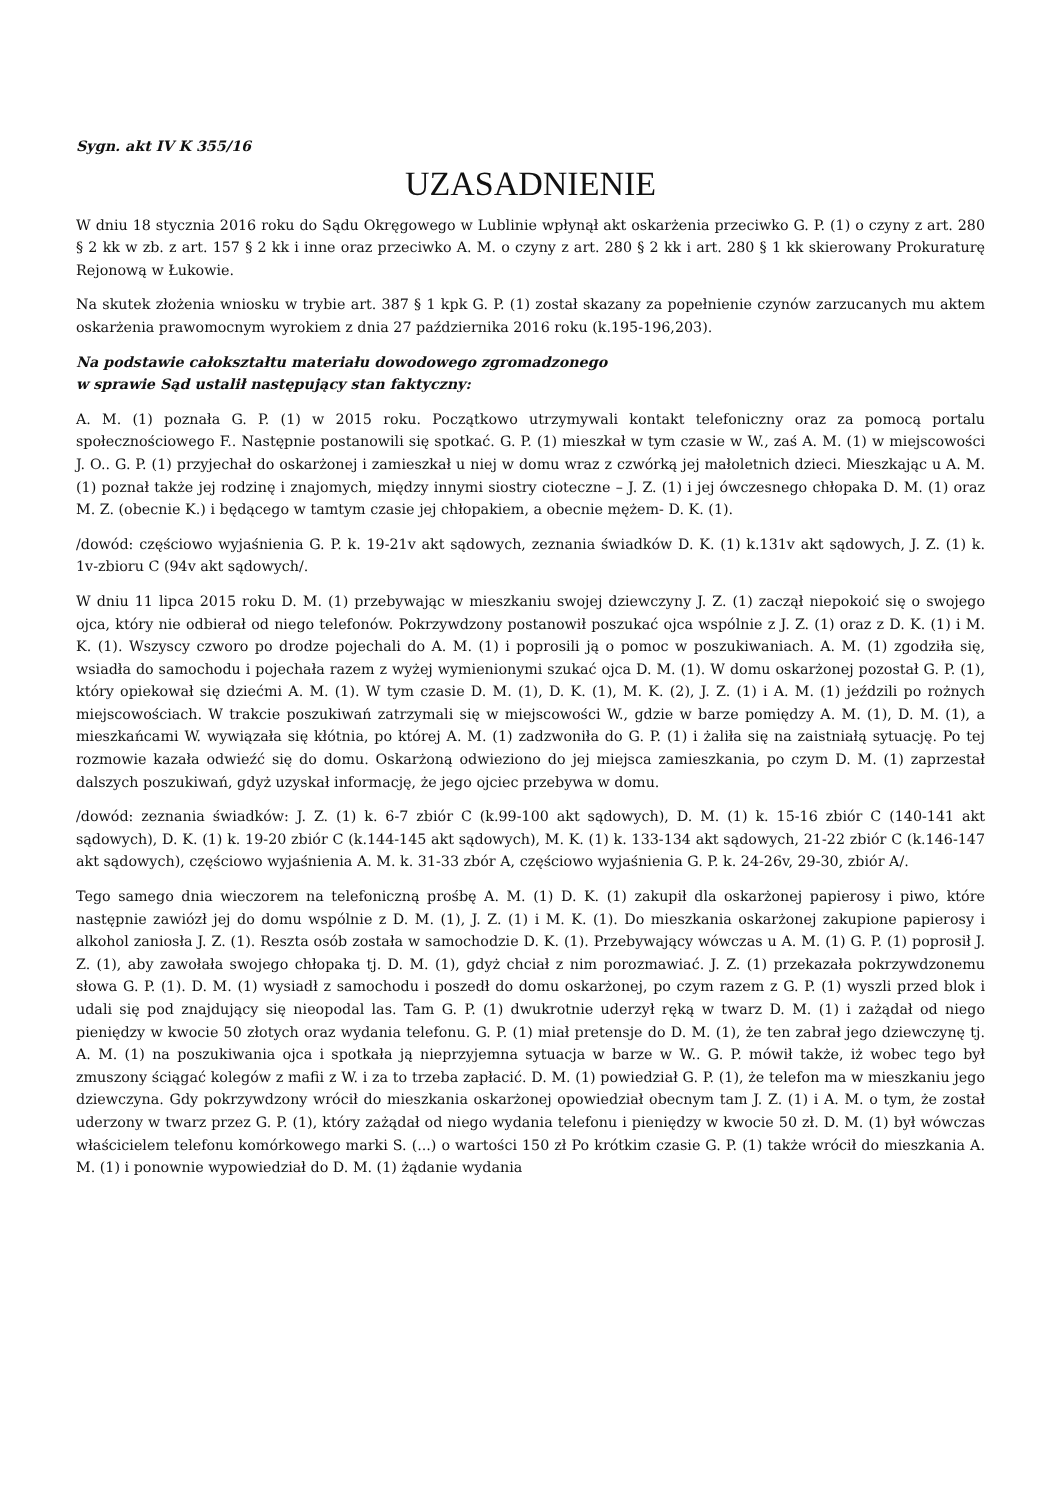Sygn. akt IV K 355/16
UZASADNIENIE
W dniu 18 stycznia 2016 roku do Sądu Okręgowego w Lublinie wpłynął akt oskarżenia przeciwko G. P. (1) o czyny z art. 280 § 2 kk w zb. z art. 157 § 2 kk i inne oraz przeciwko A. M. o czyny z art. 280 § 2 kk i art. 280 § 1 kk skierowany Prokuraturę Rejonową w Łukowie.
Na skutek złożenia wniosku w trybie art. 387 § 1 kpk G. P. (1) został skazany za popełnienie czynów zarzucanych mu aktem oskarżenia prawomocnym wyrokiem z dnia 27 października 2016 roku (k.195-196,203).
Na podstawie całokształtu materiału dowodowego zgromadzonego
w sprawie Sąd ustalił następujący stan faktyczny:
A. M. (1) poznała G. P. (1) w 2015 roku. Początkowo utrzymywali kontakt telefoniczny oraz za pomocą portalu społecznościowego F.. Następnie postanowili się spotkać. G. P. (1) mieszkał w tym czasie w W., zaś A. M. (1) w miejscowości J. O.. G. P. (1) przyjechał do oskarżonej i zamieszkał u niej w domu wraz z czwórką jej małoletnich dzieci. Mieszkając u A. M. (1) poznał także jej rodzinę i znajomych, między innymi siostry cioteczne – J. Z. (1) i jej ówczesnego chłopaka D. M. (1) oraz M. Z. (obecnie K.) i będącego w tamtym czasie jej chłopakiem, a obecnie mężem- D. K. (1).
/dowód: częściowo wyjaśnienia G. P. k. 19-21v akt sądowych, zeznania świadków D. K. (1) k.131v akt sądowych, J. Z. (1) k. 1v-zbioru C (94v akt sądowych/.
W dniu 11 lipca 2015 roku D. M. (1) przebywając w mieszkaniu swojej dziewczyny J. Z. (1) zaczął niepokoić się o swojego ojca, który nie odbierał od niego telefonów. Pokrzywdzony postanowił poszukać ojca wspólnie z J. Z. (1) oraz z D. K. (1) i M. K. (1). Wszyscy czworo po drodze pojechali do A. M. (1) i poprosili ją o pomoc w poszukiwaniach. A. M. (1) zgodziła się, wsiadła do samochodu i pojechała razem z wyżej wymienionymi szukać ojca D. M. (1). W domu oskarżonej pozostał G. P. (1), który opiekował się dziećmi A. M. (1). W tym czasie D. M. (1), D. K. (1), M. K. (2), J. Z. (1) i A. M. (1) jeździli po rożnych miejscowościach. W trakcie poszukiwań zatrzymali się w miejscowości W., gdzie w barze pomiędzy A. M. (1), D. M. (1), a mieszkańcami W. wywiązała się kłótnia, po której A. M. (1) zadzwoniła do G. P. (1) i żaliła się na zaistniałą sytuację. Po tej rozmowie kazała odwieźć się do domu. Oskarżoną odwieziono do jej miejsca zamieszkania, po czym D. M. (1) zaprzestał dalszych poszukiwań, gdyż uzyskał informację, że jego ojciec przebywa w domu.
/dowód: zeznania świadków: J. Z. (1) k. 6-7 zbiór C (k.99-100 akt sądowych), D. M. (1) k. 15-16 zbiór C (140-141 akt sądowych), D. K. (1) k. 19-20 zbiór C (k.144-145 akt sądowych), M. K. (1) k. 133-134 akt sądowych, 21-22 zbiór C (k.146-147 akt sądowych), częściowo wyjaśnienia A. M. k. 31-33 zbór A, częściowo wyjaśnienia G. P. k. 24-26v, 29-30, zbiór A/.
Tego samego dnia wieczorem na telefoniczną prośbę A. M. (1) D. K. (1) zakupił dla oskarżonej papierosy i piwo, które następnie zawiózł jej do domu wspólnie z D. M. (1), J. Z. (1) i M. K. (1). Do mieszkania oskarżonej zakupione papierosy i alkohol zaniosła J. Z. (1). Reszta osób została w samochodzie D. K. (1). Przebywający wówczas u A. M. (1) G. P. (1) poprosił J. Z. (1), aby zawołała swojego chłopaka tj. D. M. (1), gdyż chciał z nim porozmawiać. J. Z. (1) przekazała pokrzywdzonemu słowa G. P. (1). D. M. (1) wysiadł z samochodu i poszedł do domu oskarżonej, po czym razem z G. P. (1) wyszli przed blok i udali się pod znajdujący się nieopodal las. Tam G. P. (1) dwukrotnie uderzył ręką w twarz D. M. (1) i zażądał od niego pieniędzy w kwocie 50 złotych oraz wydania telefonu. G. P. (1) miał pretensje do D. M. (1), że ten zabrał jego dziewczynę tj. A. M. (1) na poszukiwania ojca i spotkała ją nieprzyjemna sytuacja w barze w W.. G. P. mówił także, iż wobec tego był zmuszony ściągać kolegów z mafii z W. i za to trzeba zapłacić. D. M. (1) powiedział G. P. (1), że telefon ma w mieszkaniu jego dziewczyna. Gdy pokrzywdzony wrócił do mieszkania oskarżonej opowiedział obecnym tam J. Z. (1) i A. M. o tym, że został uderzony w twarz przez G. P. (1), który zażądał od niego wydania telefonu i pieniędzy w kwocie 50 zł. D. M. (1) był wówczas właścicielem telefonu komórkowego marki S. (...) o wartości 150 zł Po krótkim czasie G. P. (1) także wrócił do mieszkania A. M. (1) i ponownie wypowiedział do D. M. (1) żądanie wydania